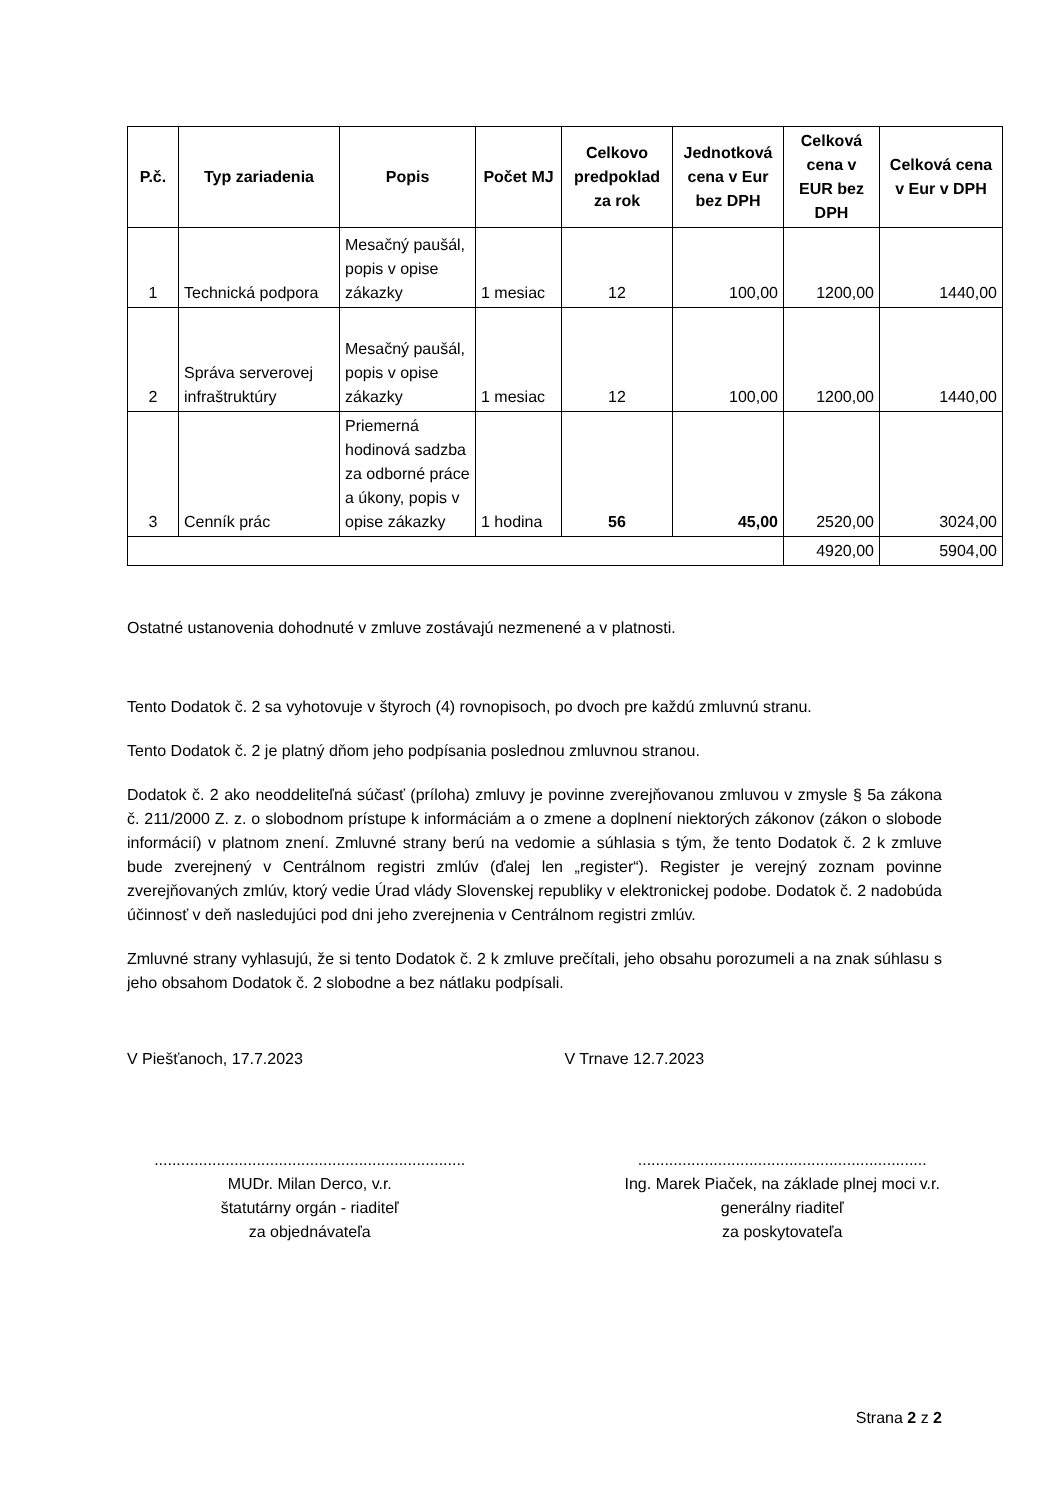| P.č. | Typ zariadenia | Popis | Počet MJ | Celkovo predpoklad za rok | Jednotková cena v Eur bez DPH | Celková cena v EUR bez DPH | Celková cena v Eur v DPH |
| --- | --- | --- | --- | --- | --- | --- | --- |
| 1 | Technická podpora | Mesačný paušál, popis v opise zákazky | 1 mesiac | 12 | 100,00 | 1200,00 | 1440,00 |
| 2 | Správa serverovej infraštruktúry | Mesačný paušál, popis v opise zákazky | 1 mesiac | 12 | 100,00 | 1200,00 | 1440,00 |
| 3 | Cenník prác | Priemerná hodinová sadzba za odborné práce a úkony, popis v opise zákazky | 1 hodina | 56 | 45,00 | 2520,00 | 3024,00 |
| | | | | | | 4920,00 | 5904,00 |
Ostatné ustanovenia dohodnuté v zmluve zostávajú nezmenené a v platnosti.
Tento Dodatok č. 2 sa vyhotovuje v štyroch (4) rovnopisoch, po dvoch pre každú zmluvnú stranu.
Tento Dodatok č. 2 je platný dňom jeho podpísania poslednou zmluvnou stranou.
Dodatok č. 2 ako neoddeliteľná súčasť (príloha) zmluvy je povinne zverejňovanou zmluvou v zmysle § 5a zákona č. 211/2000 Z. z. o slobodnom prístupe k informáciám a o zmene a doplnení niektorých zákonov (zákon o slobode informácií) v platnom znení. Zmluvné strany berú na vedomie a súhlasia s tým, že tento Dodatok č. 2 k zmluve bude zverejnený v Centrálnom registri zmlúv (ďalej len „register“). Register je verejný zoznam povinne zverejňovaných zmlúv, ktorý vedie Úrad vlády Slovenskej republiky v elektronickej podobe. Dodatok č. 2 nadobúda účinnosť v deň nasledujúci pod dni jeho zverejnenia v Centrálnom registri zmlúv.
Zmluvné strany vyhlasujú, že si tento Dodatok č. 2 k zmluve prečítali, jeho obsahu porozumeli a na znak súhlasu s jeho obsahom Dodatok č. 2 slobodne a bez nátlaku podpísali.
V Piešťanoch, 17.7.2023 V Trnave 12.7.2023
......................................................................
MUDr. Milan Derco, v.r.
štatutárny orgán - riaditeľ
za objednávateľa
.................................................................
Ing. Marek Piaček, na základe plnej moci v.r.
generálny riaditeľ
za poskytovateľa
Strana 2 z 2